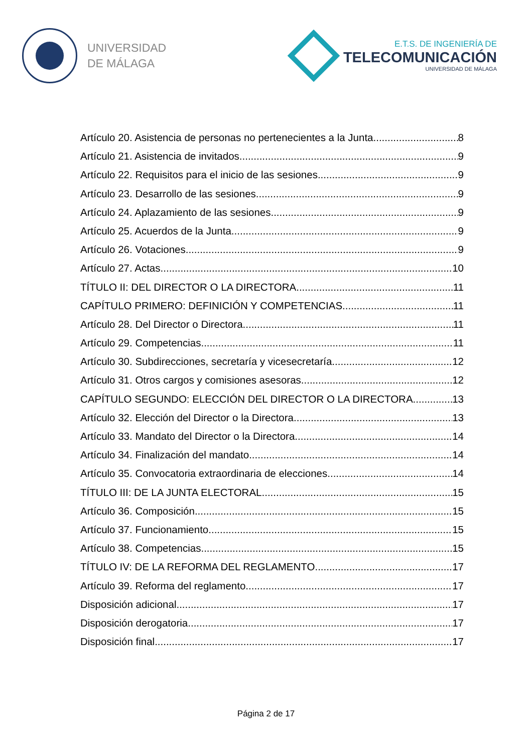UNIVERSIDAD
DE MÁLAGA
E.T.S. DE INGENIERÍA DE
TELECOMUNICACIÓN
UNIVERSIDAD DE MÁLAGA
Artículo 20. Asistencia de personas no pertenecientes a la Junta. 8
Artículo 21. Asistencia de invitados. 9
Artículo 22. Requisitos para el inicio de las sesiones. 9
Artículo 23. Desarrollo de las sesiones. 9
Artículo 24. Aplazamiento de las sesiones. 9
Artículo 25. Acuerdos de la Junta. 9
Artículo 26. Votaciones. 9
Artículo 27. Actas. 10
TÍTULO II: DEL DIRECTOR O LA DIRECTORA 11
CAPÍTULO PRIMERO: DEFINICIÓN Y COMPETENCIAS 11
Artículo 28. Del Director o Directora. 11
Artículo 29. Competencias. 11
Artículo 30. Subdirecciones, secretaría y vicesecretaría. 12
Artículo 31. Otros cargos y comisiones asesoras. 12
CAPÍTULO SEGUNDO: ELECCIÓN DEL DIRECTOR O LA DIRECTORA 13
Artículo 32. Elección del Director o la Directora. 13
Artículo 33. Mandato del Director o la Directora. 14
Artículo 34. Finalización del mandato. 14
Artículo 35. Convocatoria extraordinaria de elecciones. 14
TÍTULO III: DE LA JUNTA ELECTORAL 15
Artículo 36. Composición 15
Artículo 37. Funcionamiento 15
Artículo 38. Competencias 15
TÍTULO IV: DE LA REFORMA DEL REGLAMENTO. 17
Artículo 39. Reforma del reglamento. 17
Disposición adicional 17
Disposición derogatoria 17
Disposición final 17
Página 2 de 17